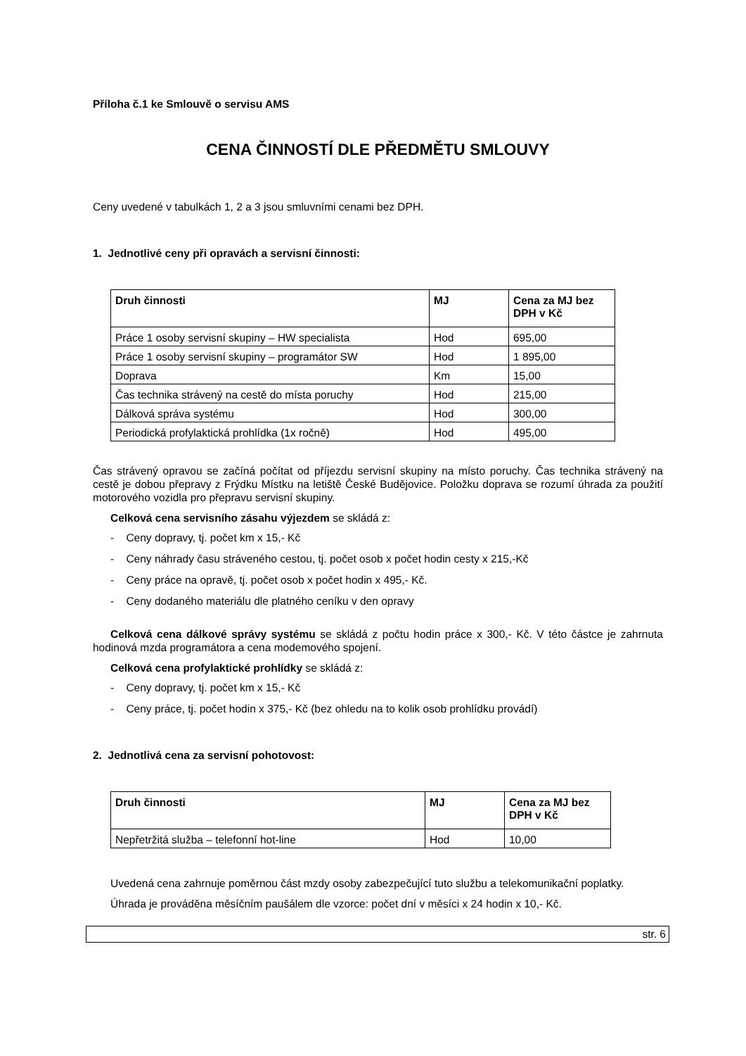Příloha č.1 ke Smlouvě o servisu AMS
CENA ČINNOSTÍ DLE PŘEDMĚTU SMLOUVY
Ceny uvedené v tabulkách 1, 2 a 3 jsou smluvními cenami bez DPH.
1. Jednotlivé ceny při opravách a servisní činnosti:
| Druh činnosti | MJ | Cena za MJ bez DPH v Kč |
| --- | --- | --- |
| Práce 1 osoby servisní skupiny – HW specialista | Hod | 695,00 |
| Práce 1 osoby servisní skupiny – programátor SW | Hod | 1 895,00 |
| Doprava | Km | 15,00 |
| Čas technika strávený na cestě do místa poruchy | Hod | 215,00 |
| Dálková správa systému | Hod | 300,00 |
| Periodická profylaktická prohlídka (1x ročně) | Hod | 495,00 |
Čas strávený opravou se začíná počítat od příjezdu servisní skupiny na místo poruchy. Čas technika strávený na cestě je dobou přepravy z Frýdku Místku na letiště České Budějovice. Položku doprava se rozumí úhrada za použití motorového vozidla pro přepravu servisní skupiny.
Celková cena servisního zásahu výjezdem se skládá z:
- Ceny dopravy, tj. počet km x 15,- Kč
- Ceny náhrady času stráveného cestou, tj. počet osob x počet hodin cesty x 215,-Kč
- Ceny práce na opravě, tj. počet osob x počet hodin x 495,- Kč.
- Ceny dodaného materiálu dle platného ceníku v den opravy
Celková cena dálkové správy systému se skládá z počtu hodin práce x 300,- Kč. V této částce je zahrnuta hodinová mzda programátora a cena modemového spojení.
Celková cena profylaktické prohlídky se skládá z:
- Ceny dopravy, tj. počet km x 15,- Kč
- Ceny práce, tj. počet hodin x 375,- Kč (bez ohledu na to kolik osob prohlídku provádí)
2. Jednotlivá cena za servisní pohotovost:
| Druh činnosti | MJ | Cena za MJ bez DPH v Kč |
| --- | --- | --- |
| Nepřetržitá služba – telefonní hot-line | Hod | 10,00 |
Uvedená cena zahrnuje poměrnou část mzdy osoby zabezpečující tuto službu a telekomunikační poplatky.
Úhrada je prováděna měsíčním paušálem dle vzorce: počet dní v měsíci x 24 hodin x 10,- Kč.
str. 6